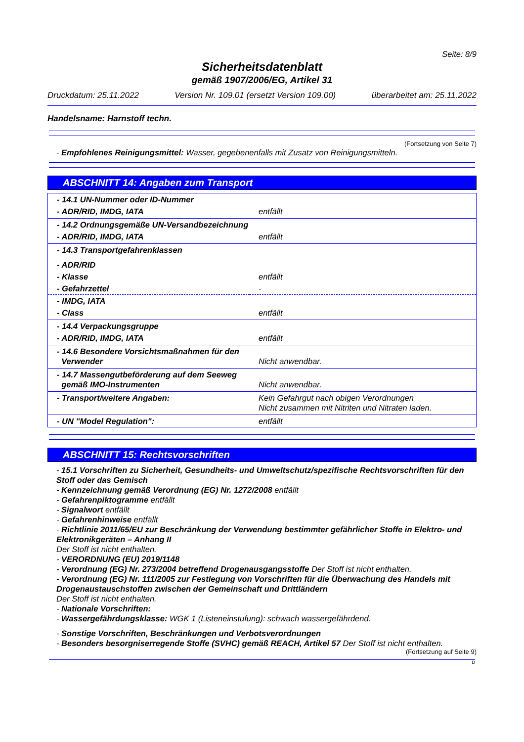Seite: 8/9
Sicherheitsdatenblatt
gemäß 1907/2006/EG, Artikel 31
Druckdatum: 25.11.2022 Version Nr. 109.01 (ersetzt Version 109.00) überarbeitet am: 25.11.2022
Handelsname: Harnstoff techn.
(Fortsetzung von Seite 7)
- Empfohlenes Reinigungsmittel: Wasser, gegebenenfalls mit Zusatz von Reinigungsmitteln.
ABSCHNITT 14: Angaben zum Transport
| - 14.1 UN-Nummer oder ID-Nummer | |
| - ADR/RID, IMDG, IATA | entfällt |
| - 14.2 Ordnungsgemäße UN-Versandbezeichnung | |
| - ADR/RID, IMDG, IATA | entfällt |
| - 14.3 Transportgefahrenklassen | |
| - ADR/RID | |
| - Klasse | entfällt |
| - Gefahrzettel | - |
| - IMDG, IATA | |
| - Class | entfällt |
| - 14.4 Verpackungsgruppe | |
| - ADR/RID, IMDG, IATA | entfällt |
| - 14.6 Besondere Vorsichtsmaßnahmen für den Verwender | Nicht anwendbar. |
| - 14.7 Massengutbeförderung auf dem Seeweg gemäß IMO-Instrumenten | Nicht anwendbar. |
| - Transport/weitere Angaben: | Kein Gefahrgut nach obigen Verordnungen Nicht zusammen mit Nitriten und Nitraten laden. |
| - UN "Model Regulation": | entfällt |
ABSCHNITT 15: Rechtsvorschriften
- 15.1 Vorschriften zu Sicherheit, Gesundheits- und Umweltschutz/spezifische Rechtsvorschriften für den Stoff oder das Gemisch
- Kennzeichnung gemäß Verordnung (EG) Nr. 1272/2008 entfällt
- Gefahrenpiktogramme entfällt
- Signalwort entfällt
- Gefahrenhinweise entfällt
- Richtlinie 2011/65/EU zur Beschränkung der Verwendung bestimmter gefährlicher Stoffe in Elektro- und Elektronikgeräten – Anhang II
Der Stoff ist nicht enthalten.
- VERORDNUNG (EU) 2019/1148
- Verordnung (EG) Nr. 273/2004 betreffend Drogenausgangsstoffe Der Stoff ist nicht enthalten.
- Verordnung (EG) Nr. 111/2005 zur Festlegung von Vorschriften für die Überwachung des Handels mit Drogenaustauschstoffen zwischen der Gemeinschaft und Drittländern
Der Stoff ist nicht enthalten.
- Nationale Vorschriften:
- Wassergefährdungsklasse: WGK 1 (Listeneinstufung): schwach wassergefährdend.
- Sonstige Vorschriften, Beschränkungen und Verbotsverordnungen
- Besonders besorgniserregende Stoffe (SVHC) gemäß REACH, Artikel 57 Der Stoff ist nicht enthalten.
(Fortsetzung auf Seite 9)
D